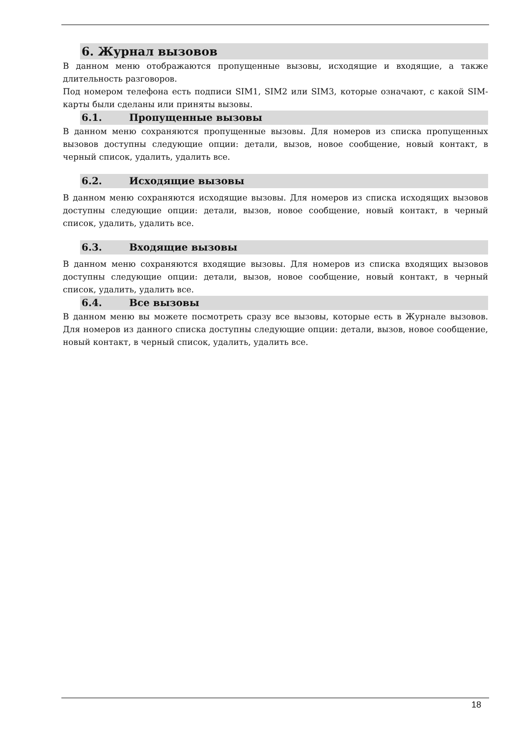6. Журнал вызовов
В данном меню отображаются пропущенные вызовы, исходящие и входящие, а также длительность разговоров.
Под номером телефона есть подписи SIM1, SIM2 или SIM3, которые означают, с какой SIM-карты были сделаны или приняты вызовы.
6.1. Пропущенные вызовы
В данном меню сохраняются пропущенные вызовы. Для номеров из списка пропущенных вызовов доступны следующие опции: детали, вызов, новое сообщение, новый контакт, в черный список, удалить, удалить все.
6.2. Исходящие вызовы
В данном меню сохраняются исходящие вызовы. Для номеров из списка исходящих вызовов доступны следующие опции: детали, вызов, новое сообщение, новый контакт, в черный список, удалить, удалить все.
6.3. Входящие вызовы
В данном меню сохраняются входящие вызовы. Для номеров из списка входящих вызовов доступны следующие опции: детали, вызов, новое сообщение, новый контакт, в черный список, удалить, удалить все.
6.4. Все вызовы
В данном меню вы можете посмотреть сразу все вызовы, которые есть в Журнале вызовов. Для номеров из данного списка доступны следующие опции: детали, вызов, новое сообщение, новый контакт, в черный список, удалить, удалить все.
18